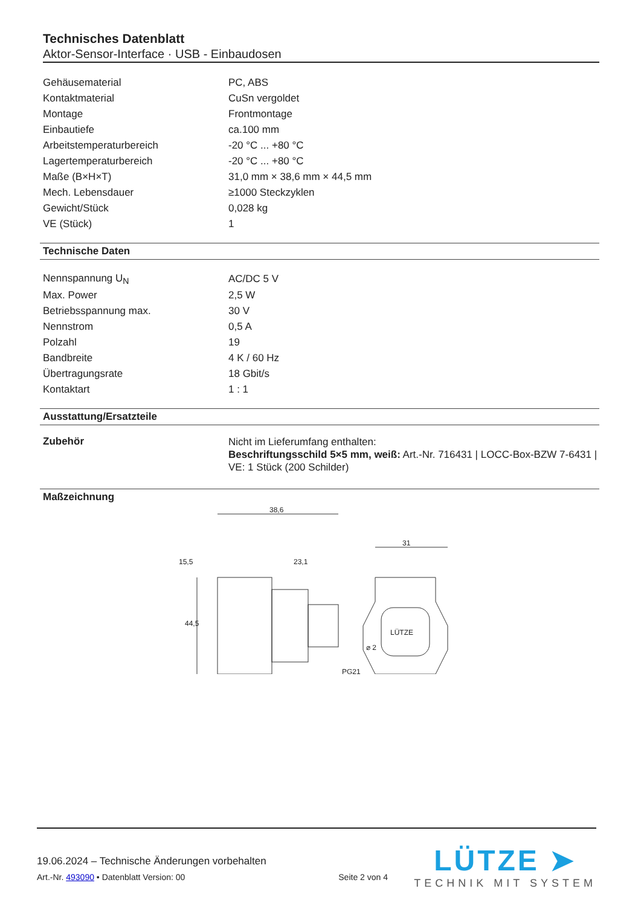Technisches Datenblatt
Aktor-Sensor-Interface · USB - Einbaudosen
| Gehäusematerial | PC, ABS |
| Kontaktmaterial | CuSn vergoldet |
| Montage | Frontmontage |
| Einbautiefe | ca.100 mm |
| Arbeitstemperaturbereich | -20 °C ... +80 °C |
| Lagertemperaturbereich | -20 °C ... +80 °C |
| Maße (B×H×T) | 31,0 mm × 38,6 mm × 44,5 mm |
| Mech. Lebensdauer | ≥1000 Steckzyklen |
| Gewicht/Stück | 0,028 kg |
| VE (Stück) | 1 |
Technische Daten
| Nennspannung U<sub>N</sub> | AC/DC 5 V |
| Max. Power | 2,5 W |
| Betriebsspannung max. | 30 V |
| Nennstrom | 0,5 A |
| Polzahl | 19 |
| Bandbreite | 4 K / 60 Hz |
| Übertragungsrate | 18 Gbit/s |
| Kontaktart | 1 : 1 |
Ausstattung/Ersatzteile
| Zubehör | Nicht im Lieferumfang enthalten: Beschriftungsschild 5×5 mm, weiß: Art.-Nr. 716431 / LOCC-Box-BZW 7-6431 / VE: 1 Stück (200 Schilder) |
Maßzeichnung
38,6
15,5
23,1
31
44,5
PG21
⌀ 2
LÜTZE
19.06.2024 – Technische Änderungen vorbehalten
Art.-Nr. 493090 • Datenblatt Version: 00 Seite 2 von 4
LÜTZE ➤
TECHNIK MIT SYSTEM